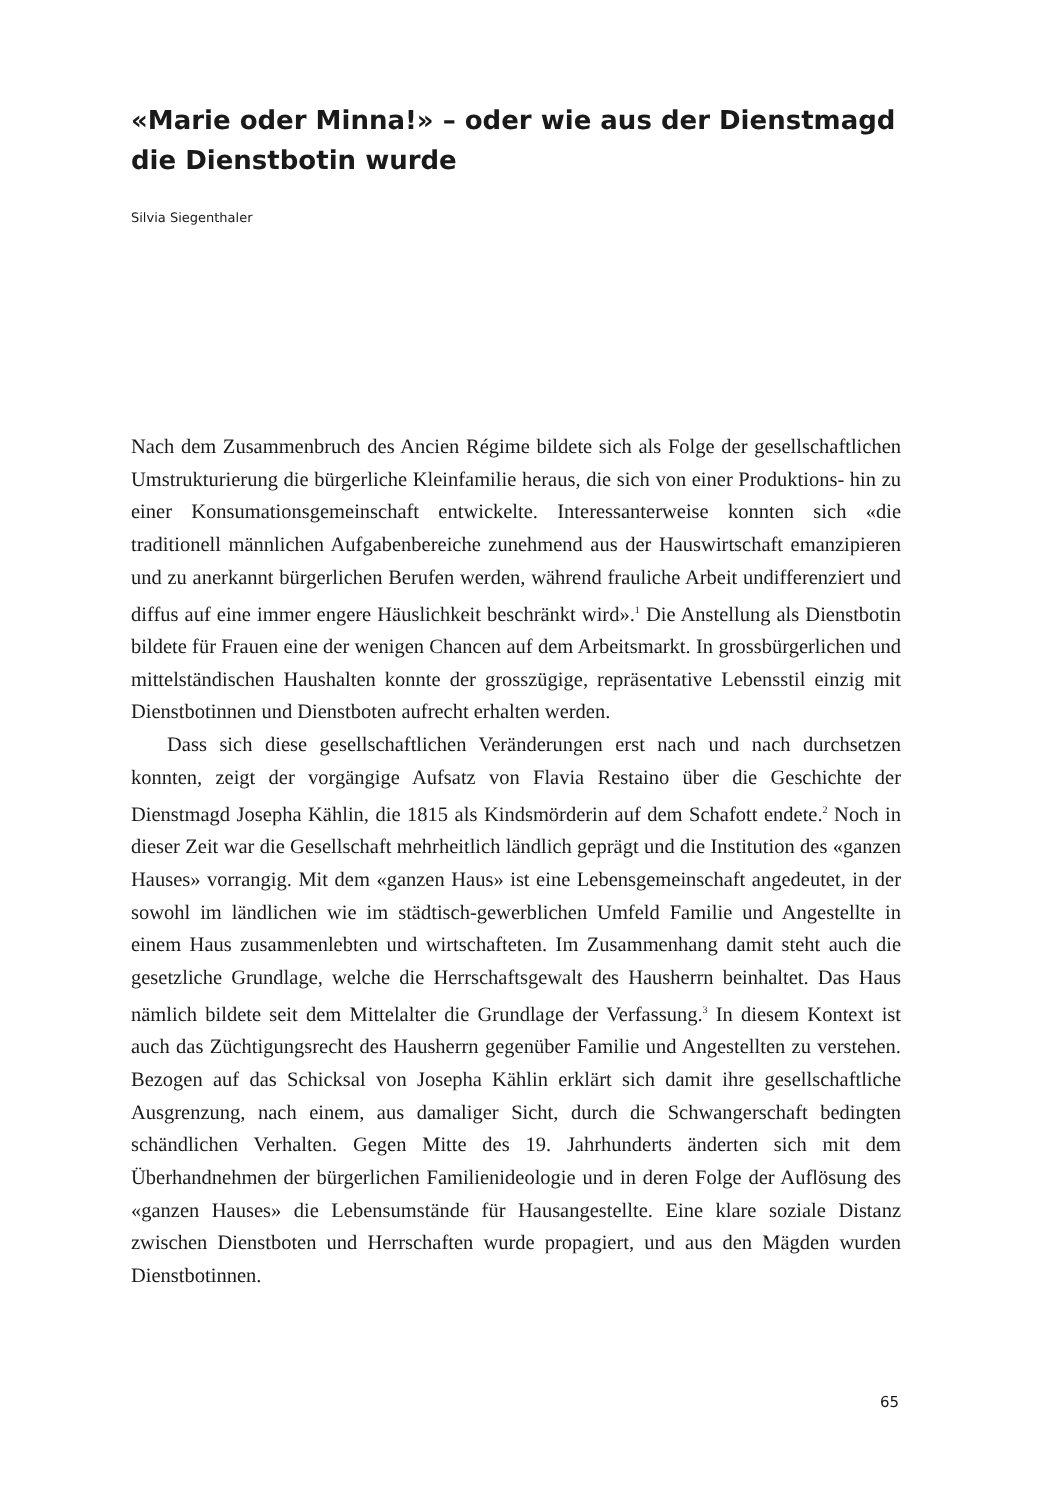«Marie oder Minna!» – oder wie aus der Dienstmagd die Dienstbotin wurde
Silvia Siegenthaler
Nach dem Zusammenbruch des Ancien Régime bildete sich als Folge der gesellschaftlichen Umstrukturierung die bürgerliche Kleinfamilie heraus, die sich von einer Produktions- hin zu einer Konsumationsgemeinschaft entwickelte. Interessanterweise konnten sich «die traditionell männlichen Aufgabenbereiche zunehmend aus der Hauswirtschaft emanzipieren und zu anerkannt bürgerlichen Berufen werden, während frauliche Arbeit undifferenziert und diffus auf eine immer engere Häuslichkeit beschränkt wird».<sup>1</sup> Die Anstellung als Dienstbotin bildete für Frauen eine der wenigen Chancen auf dem Arbeitsmarkt. In grossbürgerlichen und mittelständischen Haushalten konnte der grosszügige, repräsentative Lebensstil einzig mit Dienstbotinnen und Dienstboten aufrecht erhalten werden.
Dass sich diese gesellschaftlichen Veränderungen erst nach und nach durchsetzen konnten, zeigt der vorgängige Aufsatz von Flavia Restaino über die Geschichte der Dienstmagd Josepha Kählin, die 1815 als Kindsmörderin auf dem Schafott endete.<sup>2</sup> Noch in dieser Zeit war die Gesellschaft mehrheitlich ländlich geprägt und die Institution des «ganzen Hauses» vorrangig. Mit dem «ganzen Haus» ist eine Lebensgemeinschaft angedeutet, in der sowohl im ländlichen wie im städtisch-gewerblichen Umfeld Familie und Angestellte in einem Haus zusammenlebten und wirtschafteten. Im Zusammenhang damit steht auch die gesetzliche Grundlage, welche die Herrschaftsgewalt des Hausherrn beinhaltet. Das Haus nämlich bildete seit dem Mittelalter die Grundlage der Verfassung.<sup>3</sup> In diesem Kontext ist auch das Züchtigungsrecht des Hausherrn gegenüber Familie und Angestellten zu verstehen. Bezogen auf das Schicksal von Josepha Kählin erklärt sich damit ihre gesellschaftliche Ausgrenzung, nach einem, aus damaliger Sicht, durch die Schwangerschaft bedingten schändlichen Verhalten. Gegen Mitte des 19. Jahrhunderts änderten sich mit dem Überhandnehmen der bürgerlichen Familienideologie und in deren Folge der Auflösung des «ganzen Hauses» die Lebensumstände für Hausangestellte. Eine klare soziale Distanz zwischen Dienstboten und Herrschaften wurde propagiert, und aus den Mägden wurden Dienstbotinnen.
65